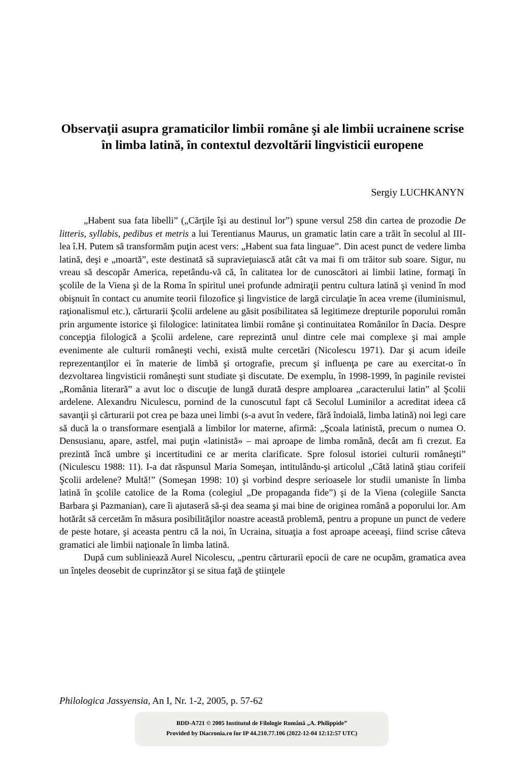Observaţii asupra gramaticilor limbii române şi ale limbii ucrainene scrise în limba latină, în contextul dezvoltării lingvisticii europene
Sergiy LUCHKANYN
„Habent sua fata libelli” („Cărţile îşi au destinul lor”) spune versul 258 din cartea de prozodie De litteris, syllabis, pedibus et metris a lui Terentianus Maurus, un gramatic latin care a trăit în secolul al III-lea î.H. Putem să transformăm puţin acest vers: „Habent sua fata linguae”. Din acest punct de vedere limba latină, deşi e „moartă”, este destinată să supravieţuiască atât cât va mai fi om trăitor sub soare. Sigur, nu vreau să descopăr America, repetându-vă că, în calitatea lor de cunoscători ai limbii latine, formaţi în şcolile de la Viena şi de la Roma în spiritul unei profunde admiraţii pentru cultura latină şi venind în mod obişnuit în contact cu anumite teorii filozofice şi lingvistice de largă circulaţie în acea vreme (iluminismul, raţionalismul etc.), cărturarii Şcolii ardelene au găsit posibilitatea să legitimeze drepturile poporului român prin argumente istorice şi filologice: latinitatea limbii române şi continuitatea Românilor în Dacia. Despre concepţia filologică a Şcolii ardelene, care reprezintă unul dintre cele mai complexe şi mai ample evenimente ale culturii româneşti vechi, există multe cercetări (Nicolescu 1971). Dar şi acum ideile reprezentanţilor ei în materie de limbă şi ortografie, precum şi influenţa pe care au exercitat-o în dezvoltarea lingvisticii româneşti sunt studiate şi discutate. De exemplu, în 1998-1999, în paginile revistei „România literară” a avut loc o discuţie de lungă durată despre amploarea „caracterului latin” al Şcolii ardelene. Alexandru Niculescu, pornind de la cunoscutul fapt că Secolul Luminilor a acreditat ideea că savanţii şi cărturarii pot crea pe baza unei limbi (s-a avut în vedere, fără îndoială, limba latină) noi legi care să ducă la o transformare esenţială a limbilor lor materne, afirmă: „Şcoala latinistă, precum o numea O. Densusianu, apare, astfel, mai puţin «latinistă» – mai aproape de limba română, decât am fi crezut. Ea prezintă încă umbre şi incertitudini ce ar merita clarificate. Spre folosul istoriei culturii româneşti” (Niculescu 1988: 11). I-a dat răspunsul Maria Someşan, intitulându-şi articolul „Câtă latină ştiau corifeii Şcolii ardelene? Multă!” (Someşan 1998: 10) şi vorbind despre serioasele lor studii umaniste în limba latină în şcolile catolice de la Roma (colegiul „De propaganda fide”) şi de la Viena (colegiile Sancta Barbara şi Pazmanian), care îi ajutaseră să-şi dea seama şi mai bine de originea română a poporului lor. Am hotărât să cercetăm în măsura posibilităţilor noastre această problemă, pentru a propune un punct de vedere de peste hotare, şi aceasta pentru că la noi, în Ucraina, situaţia a fost aproape aceeaşi, fiind scrise câteva gramatici ale limbii naţionale în limba latină.
După cum subliniează Aurel Nicolescu, „pentru cărturarii epocii de care ne ocupăm, gramatica avea un înţeles deosebit de cuprinzător şi se situa faţă de ştiinţele
Philologica Jassyensia, An I, Nr. 1-2, 2005, p. 57-62
BDD-A721 © 2005 Institutul de Filologie Română „A. Philippide”
Provided by Diacronia.ro for IP 44.210.77.106 (2022-12-04 12:12:57 UTC)